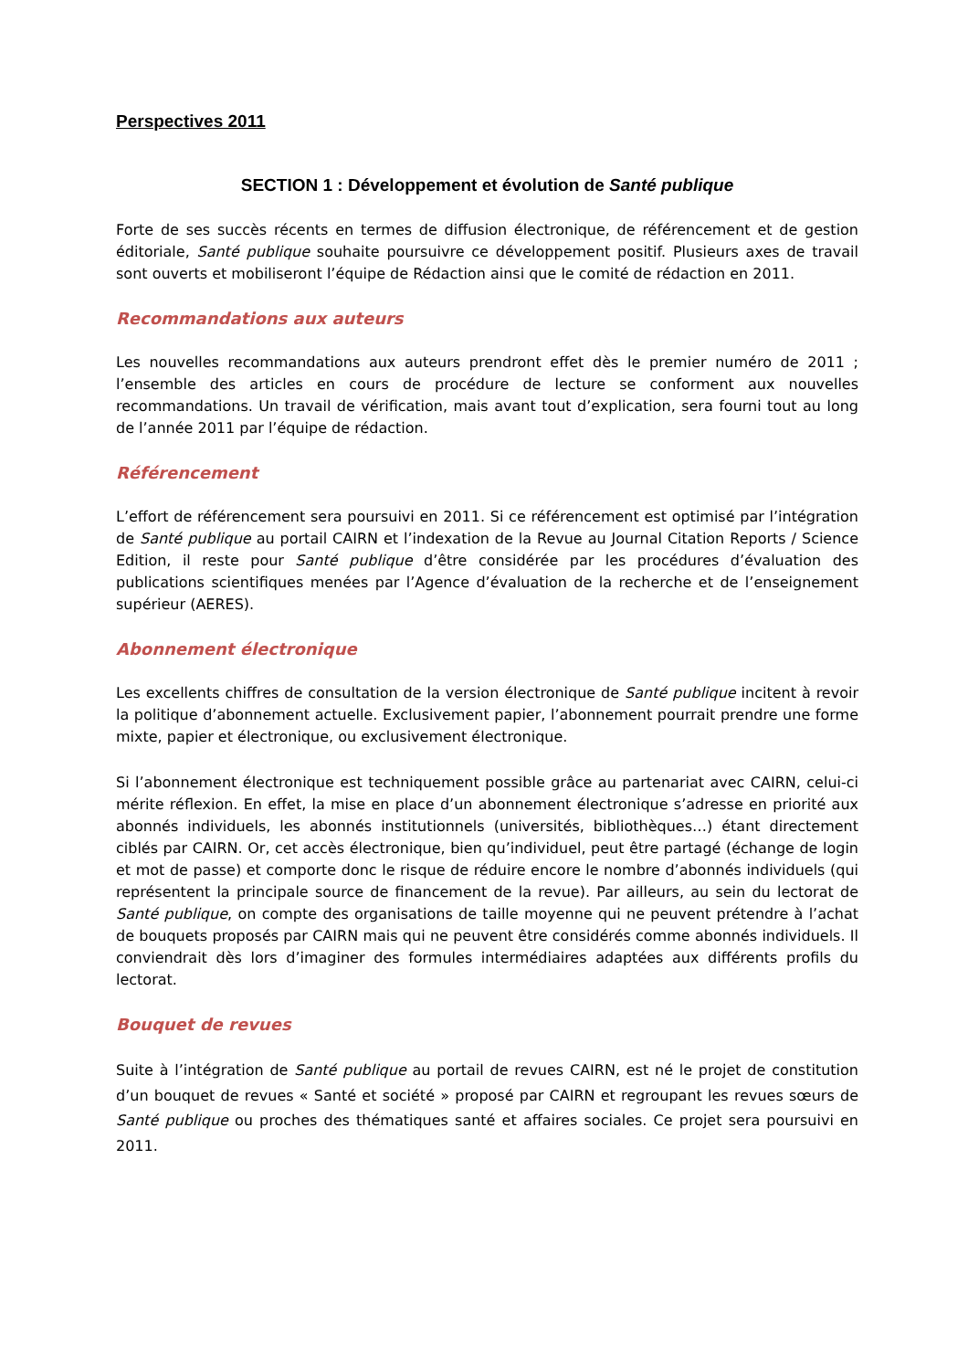Perspectives 2011
SECTION 1 : Développement et évolution de Santé publique
Forte de ses succès récents en termes de diffusion électronique, de référencement et de gestion éditoriale, Santé publique souhaite poursuivre ce développement positif. Plusieurs axes de travail sont ouverts et mobiliseront l’équipe de Rédaction ainsi que le comité de rédaction en 2011.
Recommandations aux auteurs
Les nouvelles recommandations aux auteurs prendront effet dès le premier numéro de 2011 ; l’ensemble des articles en cours de procédure de lecture se conforment aux nouvelles recommandations. Un travail de vérification, mais avant tout d’explication, sera fourni tout au long de l’année 2011 par l’équipe de rédaction.
Référencement
L’effort de référencement sera poursuivi en 2011. Si ce référencement est optimisé par l’intégration de Santé publique au portail CAIRN et l’indexation de la Revue au Journal Citation Reports / Science Edition, il reste pour Santé publique d’être considérée par les procédures d’évaluation des publications scientifiques menées par l’Agence d’évaluation de la recherche et de l’enseignement supérieur (AERES).
Abonnement électronique
Les excellents chiffres de consultation de la version électronique de Santé publique incitent à revoir la politique d’abonnement actuelle. Exclusivement papier, l’abonnement pourrait prendre une forme mixte, papier et électronique, ou exclusivement électronique.
Si l’abonnement électronique est techniquement possible grâce au partenariat avec CAIRN, celui-ci mérite réflexion. En effet, la mise en place d’un abonnement électronique s’adresse en priorité aux abonnés individuels, les abonnés institutionnels (universités, bibliothèques…) étant directement ciblés par CAIRN. Or, cet accès électronique, bien qu’individuel, peut être partagé (échange de login et mot de passe) et comporte donc le risque de réduire encore le nombre d’abonnés individuels (qui représentent la principale source de financement de la revue). Par ailleurs, au sein du lectorat de Santé publique, on compte des organisations de taille moyenne qui ne peuvent prétendre à l’achat de bouquets proposés par CAIRN mais qui ne peuvent être considérés comme abonnés individuels. Il conviendrait dès lors d’imaginer des formules intermédiaires adaptées aux différents profils du lectorat.
Bouquet de revues
Suite à l’intégration de Santé publique au portail de revues CAIRN, est né le projet de constitution d’un bouquet de revues « Santé et société » proposé par CAIRN et regroupant les revues sœurs de Santé publique ou proches des thématiques santé et affaires sociales. Ce projet sera poursuivi en 2011.